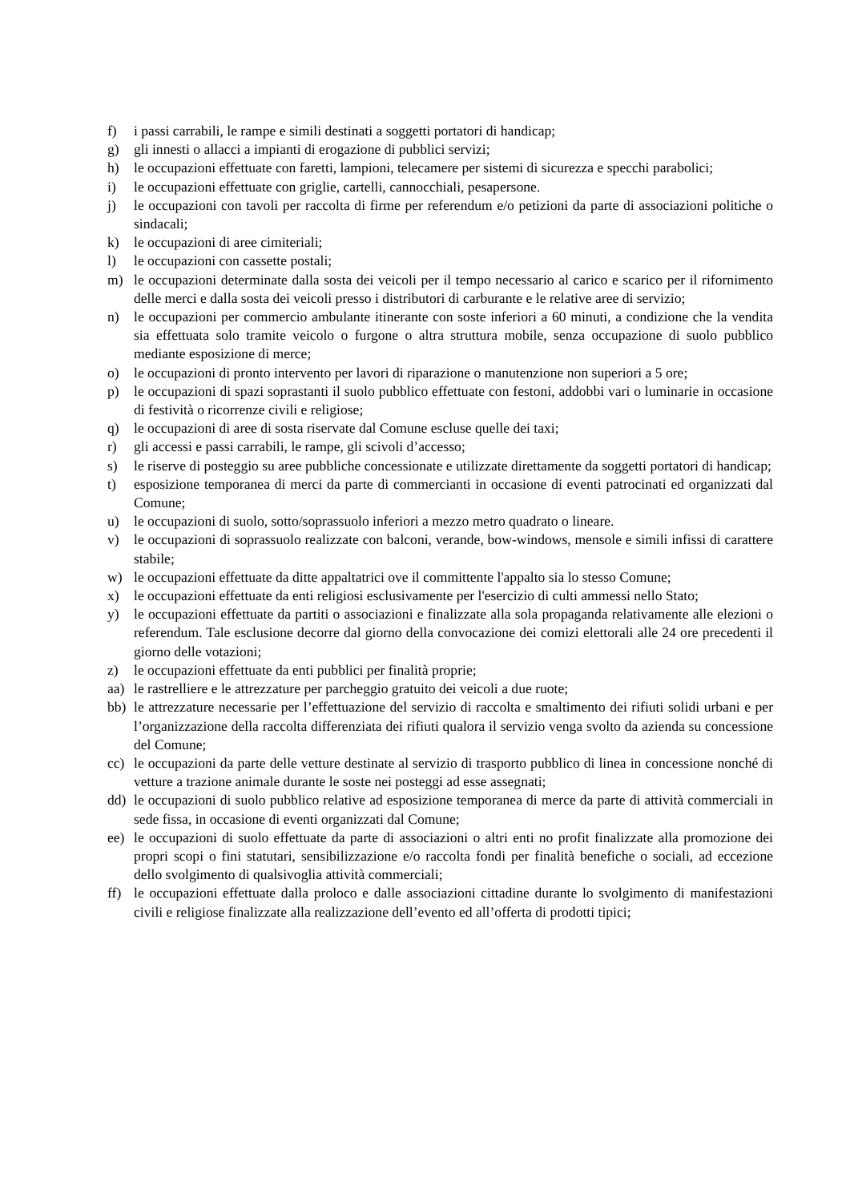f) i passi carrabili, le rampe e simili destinati a soggetti portatori di handicap;
g) gli innesti o allacci a impianti di erogazione di pubblici servizi;
h) le occupazioni effettuate con faretti, lampioni, telecamere per sistemi di sicurezza e specchi parabolici;
i) le occupazioni effettuate con griglie, cartelli, cannocchiali, pesapersone.
j) le occupazioni con tavoli per raccolta di firme per referendum e/o petizioni da parte di associazioni politiche o sindacali;
k) le occupazioni di aree cimiteriali;
l) le occupazioni con cassette postali;
m) le occupazioni determinate dalla sosta dei veicoli per il tempo necessario al carico e scarico per il rifornimento delle merci e dalla sosta dei veicoli presso i distributori di carburante e le relative aree di servizio;
n) le occupazioni per commercio ambulante itinerante con soste inferiori a 60 minuti, a condizione che la vendita sia effettuata solo tramite veicolo o furgone o altra struttura mobile, senza occupazione di suolo pubblico mediante esposizione di merce;
o) le occupazioni di pronto intervento per lavori di riparazione o manutenzione non superiori a 5 ore;
p) le occupazioni di spazi soprastanti il suolo pubblico effettuate con festoni, addobbi vari o luminarie in occasione di festività o ricorrenze civili e religiose;
q) le occupazioni di aree di sosta riservate dal Comune escluse quelle dei taxi;
r) gli accessi e passi carrabili, le rampe, gli scivoli d’accesso;
s) le riserve di posteggio su aree pubbliche concessionate e utilizzate direttamente da soggetti portatori di handicap;
t) esposizione temporanea di merci da parte di commercianti in occasione di eventi patrocinati ed organizzati dal Comune;
u) le occupazioni di suolo, sotto/soprassuolo inferiori a mezzo metro quadrato o lineare.
v) le occupazioni di soprassuolo realizzate con balconi, verande, bow-windows, mensole e simili infissi di carattere stabile;
w) le occupazioni effettuate da ditte appaltatrici ove il committente l'appalto sia lo stesso Comune;
x) le occupazioni effettuate da enti religiosi esclusivamente per l'esercizio di culti ammessi nello Stato;
y) le occupazioni effettuate da partiti o associazioni e finalizzate alla sola propaganda relativamente alle elezioni o referendum. Tale esclusione decorre dal giorno della convocazione dei comizi elettorali alle 24 ore precedenti il giorno delle votazioni;
z) le occupazioni effettuate da enti pubblici per finalità proprie;
aa) le rastrelliere e le attrezzature per parcheggio gratuito dei veicoli a due ruote;
bb) le attrezzature necessarie per l’effettuazione del servizio di raccolta e smaltimento dei rifiuti solidi urbani e per l’organizzazione della raccolta differenziata dei rifiuti qualora il servizio venga svolto da azienda su concessione del Comune;
cc) le occupazioni da parte delle vetture destinate al servizio di trasporto pubblico di linea in concessione nonché di vetture a trazione animale durante le soste nei posteggi ad esse assegnati;
dd) le occupazioni di suolo pubblico relative ad esposizione temporanea di merce da parte di attività commerciali in sede fissa, in occasione di eventi organizzati dal Comune;
ee) le occupazioni di suolo effettuate da parte di associazioni o altri enti no profit finalizzate alla promozione dei propri scopi o fini statutari, sensibilizzazione e/o raccolta fondi per finalità benefiche o sociali, ad eccezione dello svolgimento di qualsivoglia attività commerciali;
ff) le occupazioni effettuate dalla proloco e dalle associazioni cittadine durante lo svolgimento di manifestazioni civili e religiose finalizzate alla realizzazione dell’evento ed all’offerta di prodotti tipici;